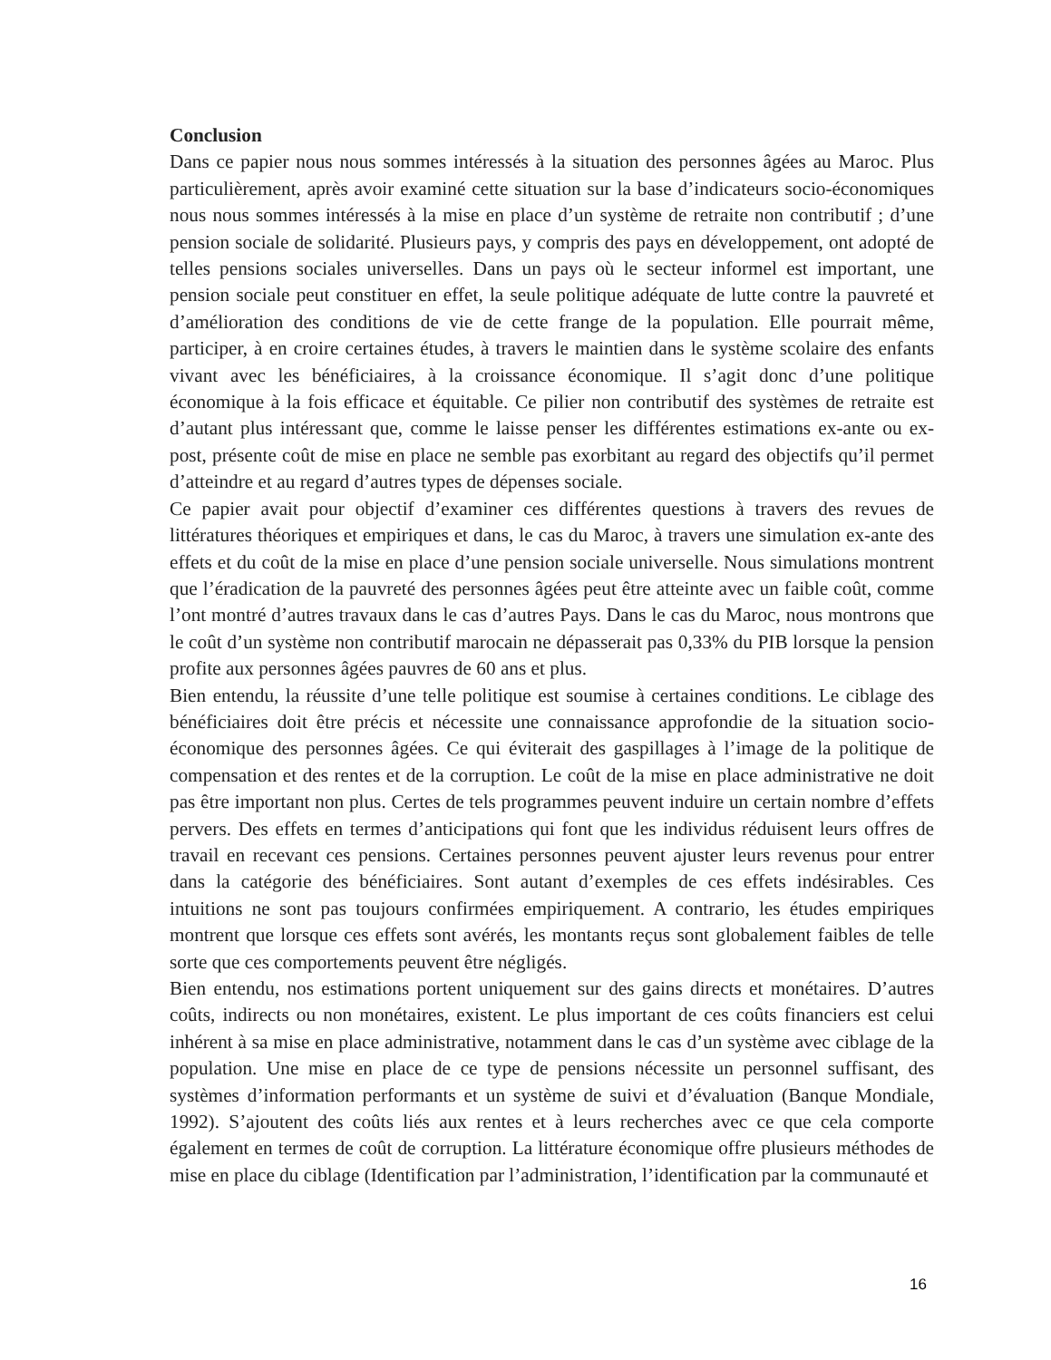Conclusion
Dans ce papier nous nous sommes intéressés à la situation des personnes âgées au Maroc. Plus particulièrement, après avoir examiné cette situation sur la base d’indicateurs socio-économiques nous nous sommes intéressés à la mise en place d’un système de retraite non contributif ; d’une pension sociale de solidarité. Plusieurs pays, y compris des pays en développement, ont adopté de telles pensions sociales universelles. Dans un pays où le secteur informel est important, une pension sociale peut constituer en effet, la seule politique adéquate de lutte contre la pauvreté et d’amélioration des conditions de vie de cette frange de la population. Elle pourrait même, participer, à en croire certaines études, à travers le maintien dans le système scolaire des enfants vivant avec les bénéficiaires, à la croissance économique. Il s’agit donc d’une politique économique à la fois efficace et équitable. Ce pilier non contributif des systèmes de retraite est d’autant plus intéressant que, comme le laisse penser les différentes estimations ex-ante ou ex-post, présente coût de mise en place ne semble pas exorbitant au regard des objectifs qu’il permet d’atteindre et au regard d’autres types de dépenses sociale.
Ce papier avait pour objectif d’examiner ces différentes questions à travers des revues de littératures théoriques et empiriques et dans, le cas du Maroc, à travers une simulation ex-ante des effets et du coût de la mise en place d’une pension sociale universelle. Nous simulations montrent que l’éradication de la pauvreté des personnes âgées peut être atteinte avec un faible coût, comme l’ont montré d’autres travaux dans le cas d’autres Pays. Dans le cas du Maroc, nous montrons que le coût d’un système non contributif marocain ne dépasserait pas 0,33% du PIB lorsque la pension profite aux personnes âgées pauvres de 60 ans et plus.
Bien entendu, la réussite d’une telle politique est soumise à certaines conditions. Le ciblage des bénéficiaires doit être précis et nécessite une connaissance approfondie de la situation socio-économique des personnes âgées. Ce qui éviterait des gaspillages à l’image de la politique de compensation et des rentes et de la corruption. Le coût de la mise en place administrative ne doit pas être important non plus. Certes de tels programmes peuvent induire un certain nombre d’effets pervers. Des effets en termes d’anticipations qui font que les individus réduisent leurs offres de travail en recevant ces pensions. Certaines personnes peuvent ajuster leurs revenus pour entrer dans la catégorie des bénéficiaires. Sont autant d’exemples de ces effets indésirables. Ces intuitions ne sont pas toujours confirmées empiriquement. A contrario, les études empiriques montrent que lorsque ces effets sont avérés, les montants reçus sont globalement faibles de telle sorte que ces comportements peuvent être négligés.
Bien entendu, nos estimations portent uniquement sur des gains directs et monétaires. D’autres coûts, indirects ou non monétaires, existent. Le plus important de ces coûts financiers est celui inhérent à sa mise en place administrative, notamment dans le cas d’un système avec ciblage de la population. Une mise en place de ce type de pensions nécessite un personnel suffisant, des systèmes d’information performants et un système de suivi et d’évaluation (Banque Mondiale, 1992). S’ajoutent des coûts liés aux rentes et à leurs recherches avec ce que cela comporte également en termes de coût de corruption. La littérature économique offre plusieurs méthodes de mise en place du ciblage (Identification par l’administration, l’identification par la communauté et
16